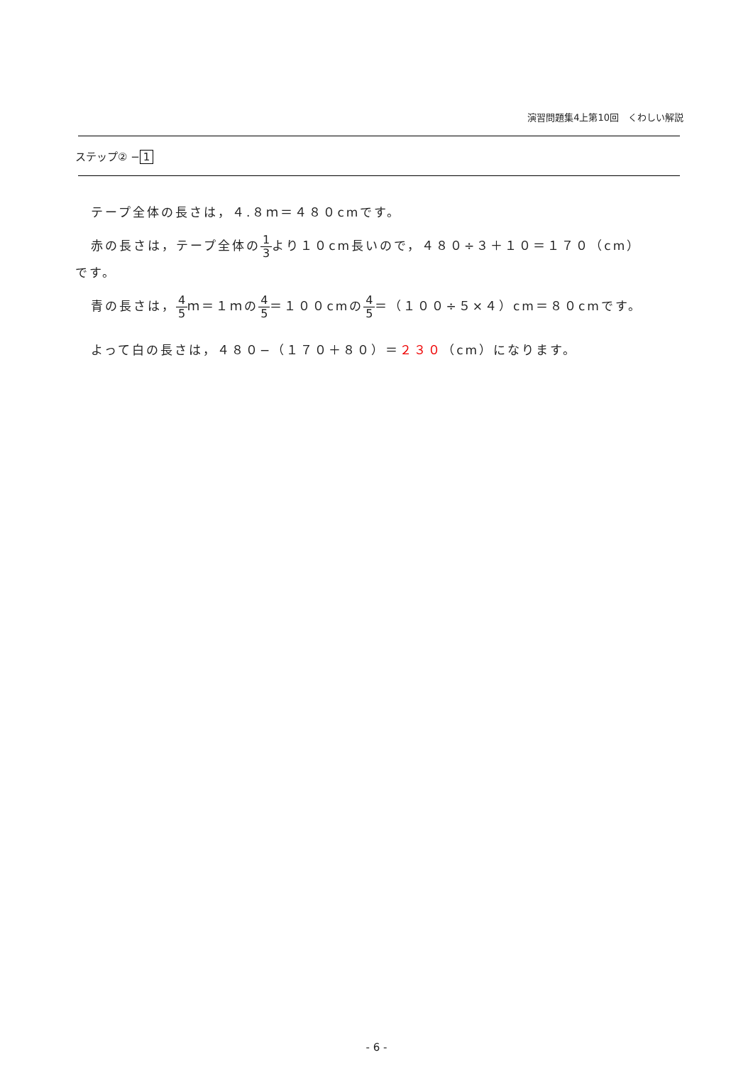演習問題集4上第10回　くわしい解説
ステップ② − 1
テープ全体の長さは，４.８ｍ＝４８０cmです。
赤の長さは，テープ全体の1 3より１０cm長いので，４８０÷３＋１０＝１７０（cm）
です。
青の長さは，4 5ｍ＝１ｍの4 5＝１００cmの4 5＝（１００÷５×４）cm＝８０cmです。
よって白の長さは，４８０−（１７０＋８０）＝２３０（cm）になります。
- 6 -